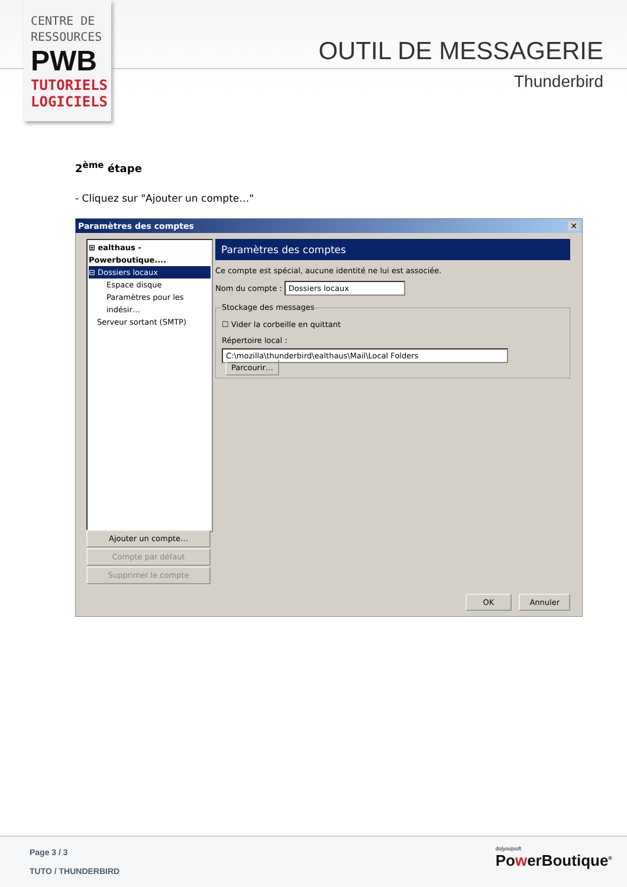CENTRE DE
RESSOURCES
PWB
TUTORIELS
LOGICIELS
OUTIL DE MESSAGERIE
Thunderbird
2<sup>ème</sup> étape
- Cliquez sur "Ajouter un compte…"
Paramètres des comptes ✕
⊞ ealthaus - Powerboutique....
⊟ Dossiers locaux
Espace disque
Paramètres pour les indésir…
Serveur sortant (SMTP)
Ajouter un compte…
Compte par défaut
Supprimer le compte
Paramètres des comptes
Ce compte est spécial, aucune identité ne lui est associée.
Nom du compte : Dossiers locaux
Stockage des messages
☐ Vider la corbeille en quittant
Répertoire local :
C:\mozilla\thunderbird\ealthaus\Mail\Local Folders Parcourir…
OK Annuler
Page 3 / 3
TUTO / THUNDERBIRD
do|you|soft
PowerBoutique<sup>®</sup>